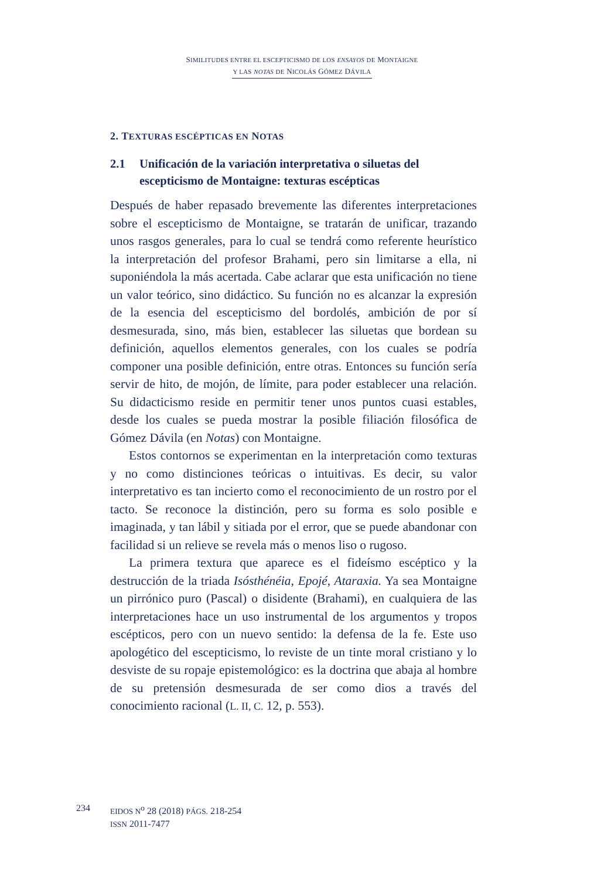SIMILITUDES ENTRE EL ESCEPTICISMO DE LOS ENSAYOS DE MONTAIGNE
Y LAS NOTAS DE NICOLÁS GÓMEZ DÁVILA
2. TEXTURAS ESCÉPTICAS EN NOTAS
2.1 Unificación de la variación interpretativa o siluetas del escepticismo de Montaigne: texturas escépticas
Después de haber repasado brevemente las diferentes interpretaciones sobre el escepticismo de Montaigne, se tratarán de unificar, trazando unos rasgos generales, para lo cual se tendrá como referente heurístico la interpretación del profesor Brahami, pero sin limitarse a ella, ni suponiéndola la más acertada. Cabe aclarar que esta unificación no tiene un valor teórico, sino didáctico. Su función no es alcanzar la expresión de la esencia del escepticismo del bordolés, ambición de por sí desmesurada, sino, más bien, establecer las siluetas que bordean su definición, aquellos elementos generales, con los cuales se podría componer una posible definición, entre otras. Entonces su función sería servir de hito, de mojón, de límite, para poder establecer una relación. Su didacticismo reside en permitir tener unos puntos cuasi estables, desde los cuales se pueda mostrar la posible filiación filosófica de Gómez Dávila (en Notas) con Montaigne.
Estos contornos se experimentan en la interpretación como texturas y no como distinciones teóricas o intuitivas. Es decir, su valor interpretativo es tan incierto como el reconocimiento de un rostro por el tacto. Se reconoce la distinción, pero su forma es solo posible e imaginada, y tan lábil y sitiada por el error, que se puede abandonar con facilidad si un relieve se revela más o menos liso o rugoso.
La primera textura que aparece es el fideísmo escéptico y la destrucción de la triada Isósthénéia, Epojé, Ataraxia. Ya sea Montaigne un pirrónico puro (Pascal) o disidente (Brahami), en cualquiera de las interpretaciones hace un uso instrumental de los argumentos y tropos escépticos, pero con un nuevo sentido: la defensa de la fe. Este uso apologético del escepticismo, lo reviste de un tinte moral cristiano y lo desviste de su ropaje epistemológico: es la doctrina que abaja al hombre de su pretensión desmesurada de ser como dios a través del conocimiento racional (L. II, C. 12, p. 553).
234 EIDOS N<sup>o</sup> 28 (2018) PÁGS. 218-254
ISSN 2011-7477